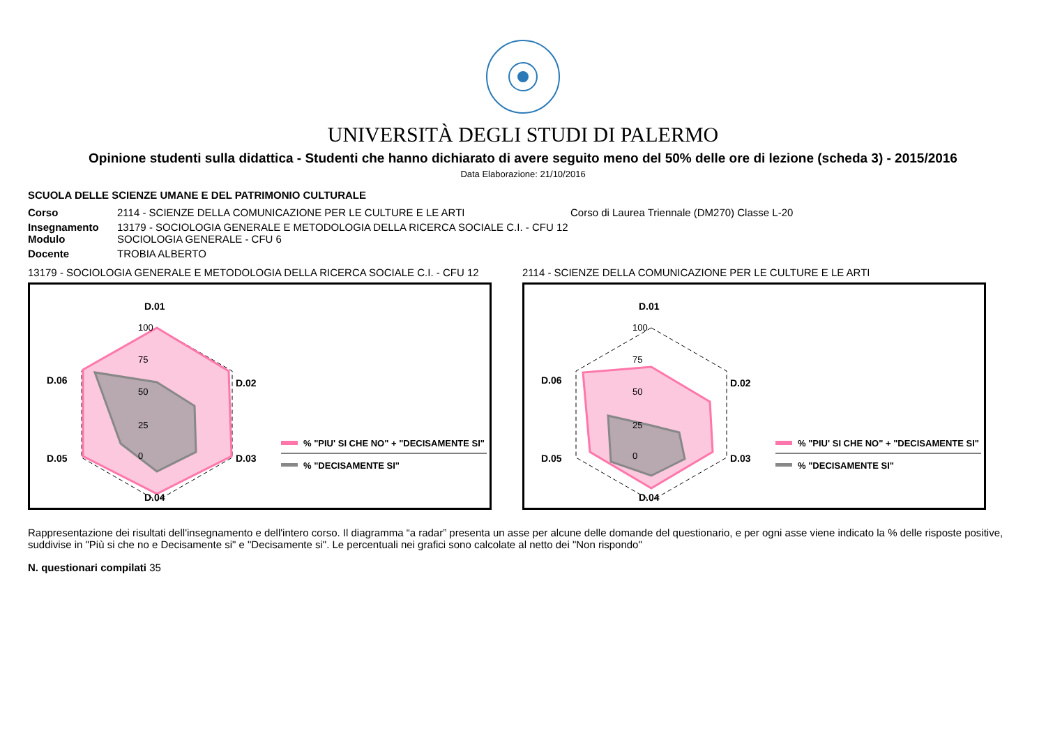UNIVERSITÀ DEGLI STUDI DI PALERMO
Opinione studenti sulla didattica - Studenti che hanno dichiarato di avere seguito meno del 50% delle ore di lezione (scheda 3) - 2015/2016
Data Elaborazione: 21/10/2016
SCUOLA DELLE SCIENZE UMANE E DEL PATRIMONIO CULTURALE
| Corso | 2114 - SCIENZE DELLA COMUNICAZIONE PER LE CULTURE E LE ARTI | Corso di Laurea Triennale (DM270) Classe L-20 |
| Insegnamento Modulo | 13179 - SOCIOLOGIA GENERALE E METODOLOGIA DELLA RICERCA SOCIALE C.I. - CFU 12 SOCIOLOGIA GENERALE - CFU 6 | |
| Docente | TROBIA ALBERTO | |
13179 - SOCIOLOGIA GENERALE E METODOLOGIA DELLA RICERCA SOCIALE C.I. - CFU 12
D.01
D.02
D.03
D.04
D.05
D.06
100
75
50
25
0
% "PIU' SI CHE NO" + "DECISAMENTE SI"
% "DECISAMENTE SI"
2114 - SCIENZE DELLA COMUNICAZIONE PER LE CULTURE E LE ARTI
D.01
D.02
D.03
D.04
D.05
D.06
100
75
50
25
0
% "PIU' SI CHE NO" + "DECISAMENTE SI"
% "DECISAMENTE SI"
Rappresentazione dei risultati dell'insegnamento e dell'intero corso. Il diagramma “a radar” presenta un asse per alcune delle domande del questionario, e per ogni asse viene indicato la % delle risposte positive, suddivise in "Più si che no e Decisamente si" e "Decisamente si". Le percentuali nei grafici sono calcolate al netto dei "Non rispondo"
N. questionari compilati 35